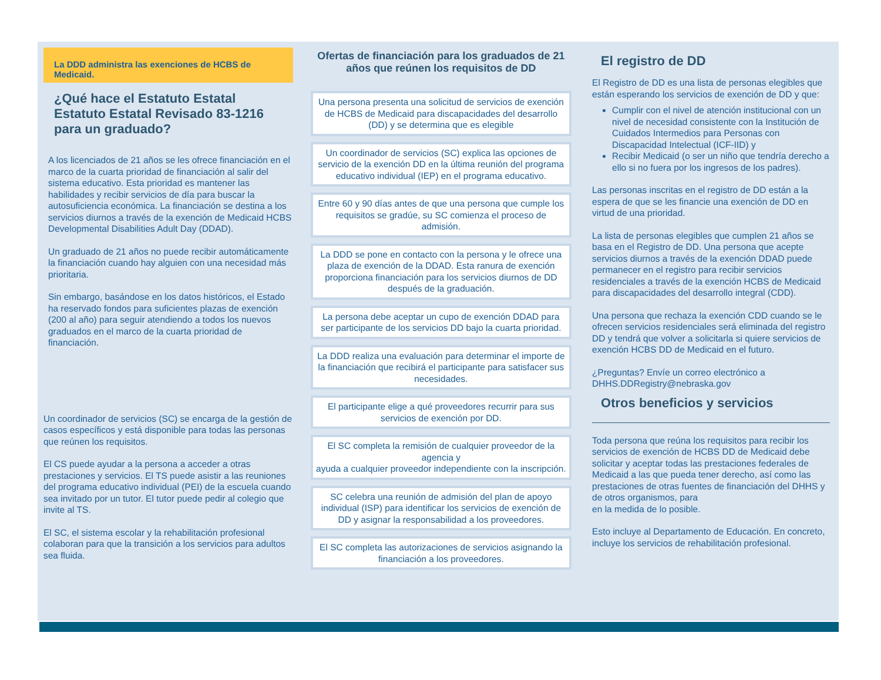La DDD administra las exenciones de HCBS de Medicaid.
¿Qué hace el Estatuto Estatal Estatuto Estatal Revisado 83-1216 para un graduado?
A los licenciados de 21 años se les ofrece financiación en el marco de la cuarta prioridad de financiación al salir del sistema educativo. Esta prioridad es mantener las habilidades y recibir servicios de día para buscar la autosuficiencia económica. La financiación se destina a los servicios diurnos a través de la exención de Medicaid HCBS Developmental Disabilities Adult Day (DDAD).
Un graduado de 21 años no puede recibir automáticamente la financiación cuando hay alguien con una necesidad más prioritaria.
Sin embargo, basándose en los datos históricos, el Estado ha reservado fondos para suficientes plazas de exención (200 al año) para seguir atendiendo a todos los nuevos graduados en el marco de la cuarta prioridad de financiación.
Un coordinador de servicios (SC) se encarga de la gestión de casos específicos y está disponible para todas las personas que reúnen los requisitos.
El CS puede ayudar a la persona a acceder a otras prestaciones y servicios. El TS puede asistir a las reuniones del programa educativo individual (PEI) de la escuela cuando sea invitado por un tutor. El tutor puede pedir al colegio que invite al TS.
El SC, el sistema escolar y la rehabilitación profesional colaboran para que la transición a los servicios para adultos sea fluida.
Ofertas de financiación para los graduados de 21 años que reúnen los requisitos de DD
Una persona presenta una solicitud de servicios de exención de HCBS de Medicaid para discapacidades del desarrollo (DD) y se determina que es elegible
Un coordinador de servicios (SC) explica las opciones de servicio de la exención DD en la última reunión del programa educativo individual (IEP) en el programa educativo.
Entre 60 y 90 días antes de que una persona que cumple los requisitos se gradúe, su SC comienza el proceso de admisión.
La DDD se pone en contacto con la persona y le ofrece una plaza de exención de la DDAD. Esta ranura de exención proporciona financiación para los servicios diurnos de DD después de la graduación.
La persona debe aceptar un cupo de exención DDAD para ser participante de los servicios DD bajo la cuarta prioridad.
La DDD realiza una evaluación para determinar el importe de la financiación que recibirá el participante para satisfacer sus necesidades.
El participante elige a qué proveedores recurrir para sus servicios de exención por DD.
El SC completa la remisión de cualquier proveedor de la agencia y
ayuda a cualquier proveedor independiente con la inscripción.
SC celebra una reunión de admisión del plan de apoyo individual (ISP) para identificar los servicios de exención de DD y asignar la responsabilidad a los proveedores.
El SC completa las autorizaciones de servicios asignando la financiación a los proveedores.
El registro de DD
El Registro de DD es una lista de personas elegibles que están esperando los servicios de exención de DD y que:
Cumplir con el nivel de atención institucional con un nivel de necesidad consistente con la Institución de Cuidados Intermedios para Personas con Discapacidad Intelectual (ICF-IID) y
Recibir Medicaid (o ser un niño que tendría derecho a ello si no fuera por los ingresos de los padres).
Las personas inscritas en el registro de DD están a la espera de que se les financie una exención de DD en virtud de una prioridad.
La lista de personas elegibles que cumplen 21 años se basa en el Registro de DD. Una persona que acepte servicios diurnos a través de la exención DDAD puede permanecer en el registro para recibir servicios residenciales a través de la exención HCBS de Medicaid para discapacidades del desarrollo integral (CDD).
Una persona que rechaza la exención CDD cuando se le ofrecen servicios residenciales será eliminada del registro DD y tendrá que volver a solicitarla si quiere servicios de exención HCBS DD de Medicaid en el futuro.
¿Preguntas? Envíe un correo electrónico a DHHS.DDRegistry@nebraska.gov
Otros beneficios y servicios
Toda persona que reúna los requisitos para recibir los servicios de exención de HCBS DD de Medicaid debe solicitar y aceptar todas las prestaciones federales de Medicaid a las que pueda tener derecho, así como las prestaciones de otras fuentes de financiación del DHHS y de otros organismos, para
en la medida de lo posible.
Esto incluye al Departamento de Educación. En concreto, incluye los servicios de rehabilitación profesional.